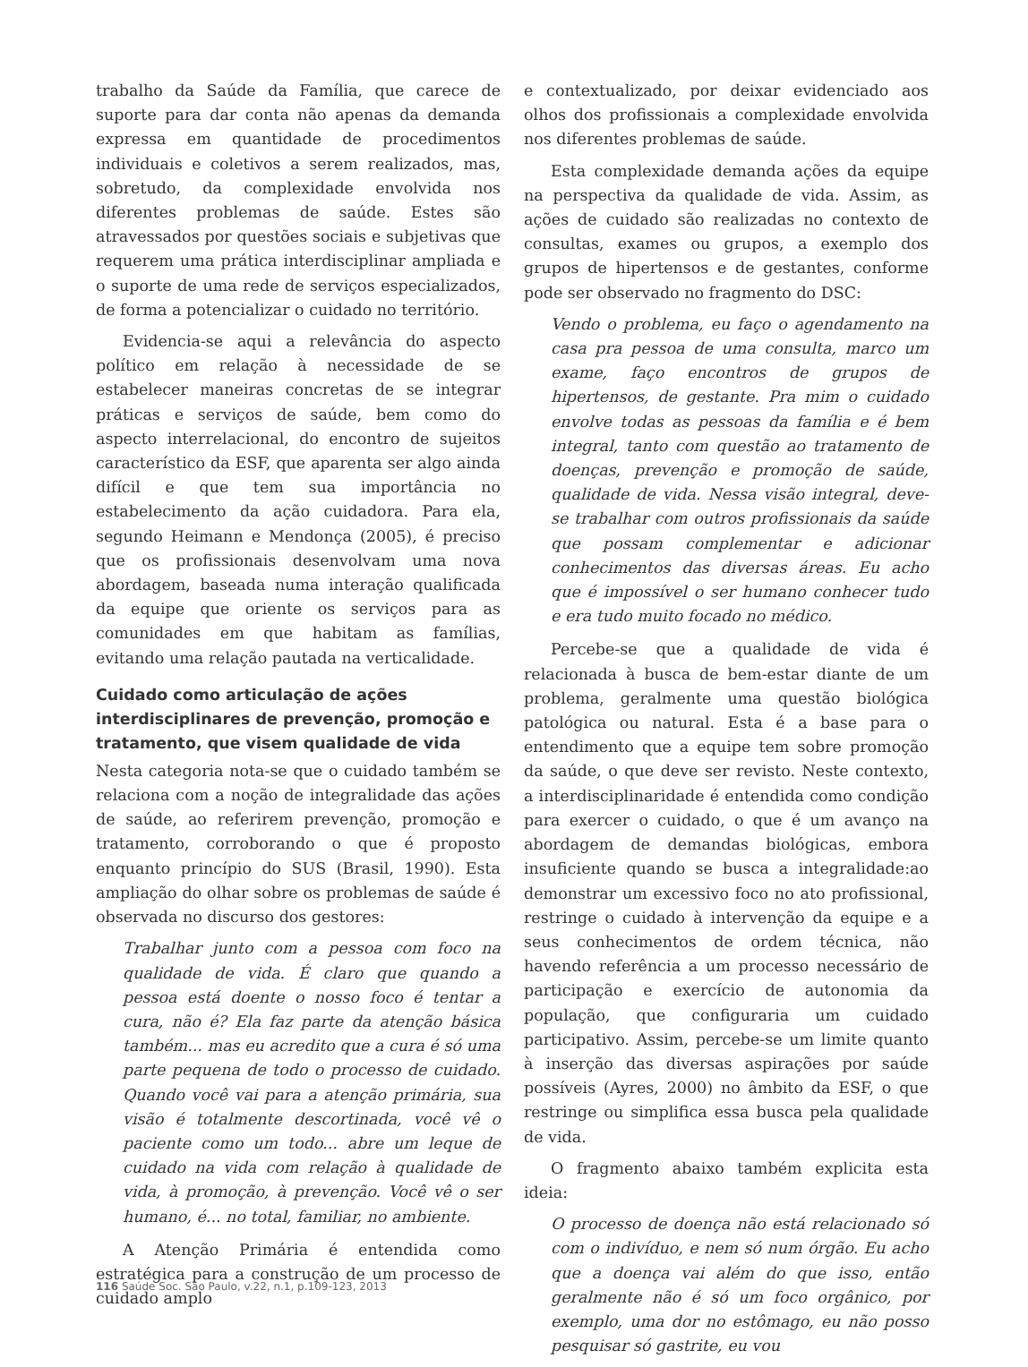trabalho da Saúde da Família, que carece de suporte para dar conta não apenas da demanda expressa em quantidade de procedimentos individuais e coletivos a serem realizados, mas, sobretudo, da complexidade envolvida nos diferentes problemas de saúde. Estes são atravessados por questões sociais e subjetivas que requerem uma prática interdisciplinar ampliada e o suporte de uma rede de serviços especializados, de forma a potencializar o cuidado no território.
Evidencia-se aqui a relevância do aspecto político em relação à necessidade de se estabelecer maneiras concretas de se integrar práticas e serviços de saúde, bem como do aspecto interrelacional, do encontro de sujeitos característico da ESF, que aparenta ser algo ainda difícil e que tem sua importância no estabelecimento da ação cuidadora. Para ela, segundo Heimann e Mendonça (2005), é preciso que os profissionais desenvolvam uma nova abordagem, baseada numa interação qualificada da equipe que oriente os serviços para as comunidades em que habitam as famílias, evitando uma relação pautada na verticalidade.
Cuidado como articulação de ações interdisciplinares de prevenção, promoção e tratamento, que visem qualidade de vida
Nesta categoria nota-se que o cuidado também se relaciona com a noção de integralidade das ações de saúde, ao referirem prevenção, promoção e tratamento, corroborando o que é proposto enquanto princípio do SUS (Brasil, 1990). Esta ampliação do olhar sobre os problemas de saúde é observada no discurso dos gestores:
Trabalhar junto com a pessoa com foco na qualidade de vida. É claro que quando a pessoa está doente o nosso foco é tentar a cura, não é? Ela faz parte da atenção básica também... mas eu acredito que a cura é só uma parte pequena de todo o processo de cuidado. Quando você vai para a atenção primária, sua visão é totalmente descortinada, você vê o paciente como um todo... abre um leque de cuidado na vida com relação à qualidade de vida, à promoção, à prevenção. Você vê o ser humano, é... no total, familiar, no ambiente.
A Atenção Primária é entendida como estratégica para a construção de um processo de cuidado amplo
e contextualizado, por deixar evidenciado aos olhos dos profissionais a complexidade envolvida nos diferentes problemas de saúde.
Esta complexidade demanda ações da equipe na perspectiva da qualidade de vida. Assim, as ações de cuidado são realizadas no contexto de consultas, exames ou grupos, a exemplo dos grupos de hipertensos e de gestantes, conforme pode ser observado no fragmento do DSC:
Vendo o problema, eu faço o agendamento na casa pra pessoa de uma consulta, marco um exame, faço encontros de grupos de hipertensos, de gestante. Pra mim o cuidado envolve todas as pessoas da família e é bem integral, tanto com questão ao tratamento de doenças, prevenção e promoção de saúde, qualidade de vida. Nessa visão integral, deve-se trabalhar com outros profissionais da saúde que possam complementar e adicionar conhecimentos das diversas áreas. Eu acho que é impossível o ser humano conhecer tudo e era tudo muito focado no médico.
Percebe-se que a qualidade de vida é relacionada à busca de bem-estar diante de um problema, geralmente uma questão biológica patológica ou natural. Esta é a base para o entendimento que a equipe tem sobre promoção da saúde, o que deve ser revisto. Neste contexto, a interdisciplinaridade é entendida como condição para exercer o cuidado, o que é um avanço na abordagem de demandas biológicas, embora insuficiente quando se busca a integralidade:ao demonstrar um excessivo foco no ato profissional, restringe o cuidado à intervenção da equipe e a seus conhecimentos de ordem técnica, não havendo referência a um processo necessário de participação e exercício de autonomia da população, que configuraria um cuidado participativo. Assim, percebe-se um limite quanto à inserção das diversas aspirações por saúde possíveis (Ayres, 2000) no âmbito da ESF, o que restringe ou simplifica essa busca pela qualidade de vida.
O fragmento abaixo também explicita esta ideia:
O processo de doença não está relacionado só com o indivíduo, e nem só num órgão. Eu acho que a doença vai além do que isso, então geralmente não é só um foco orgânico, por exemplo, uma dor no estômago, eu não posso pesquisar só gastrite, eu vou
116 Saúde Soc. São Paulo, v.22, n.1, p.109-123, 2013